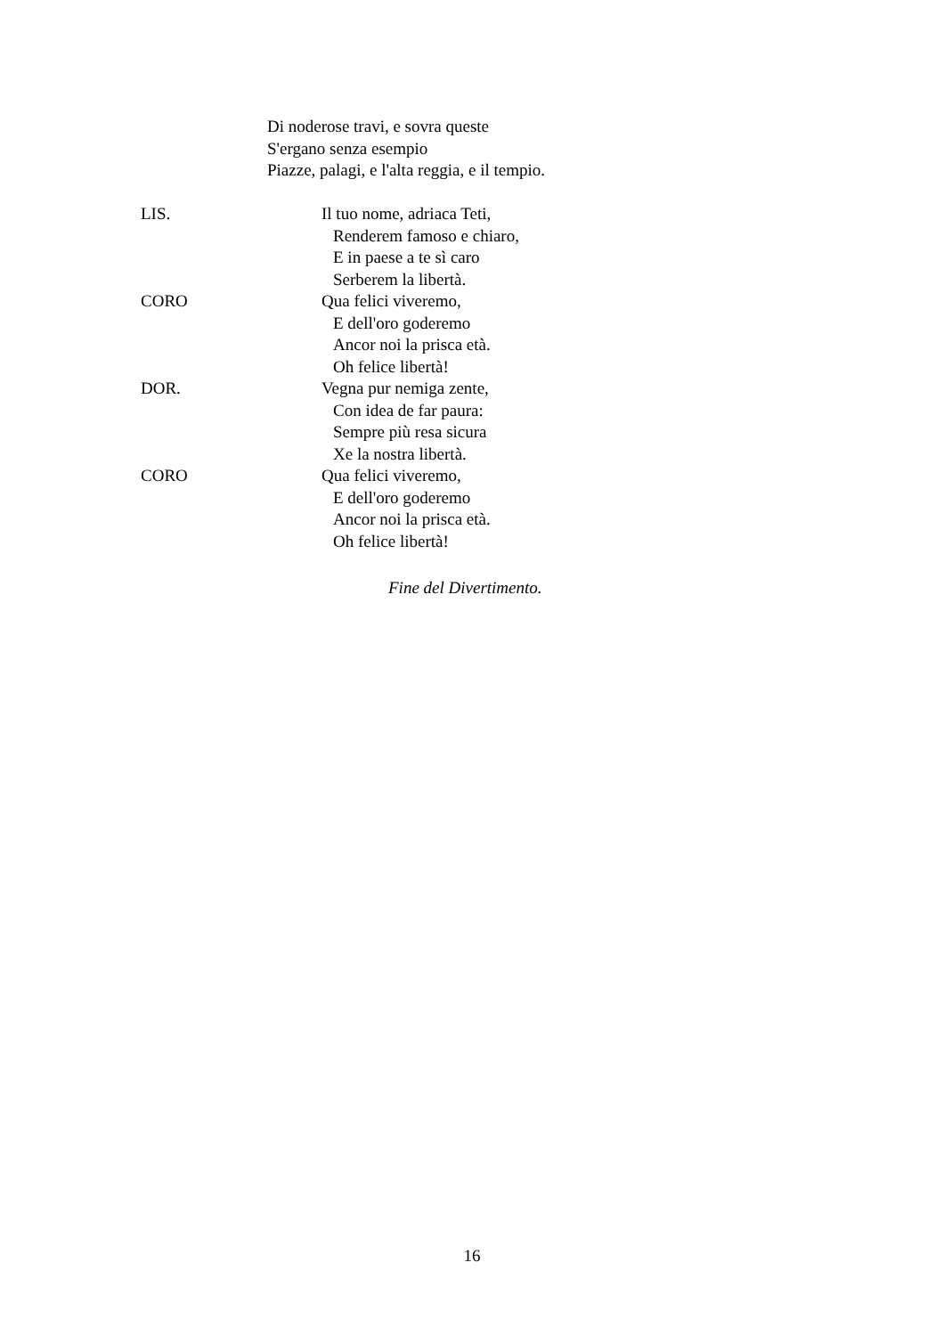Di noderose travi, e sovra queste
S'ergano senza esempio
Piazze, palagi, e l'alta reggia, e il tempio.
LIS. Il tuo nome, adriaca Teti,
Renderem famoso e chiaro,
E in paese a te sì caro
Serberem la libertà.
CORO Qua felici viveremo,
E dell'oro goderemo
Ancor noi la prisca età.
Oh felice libertà!
DOR. Vegna pur nemiga zente,
Con idea de far paura:
Sempre più resa sicura
Xe la nostra libertà.
CORO Qua felici viveremo,
E dell'oro goderemo
Ancor noi la prisca età.
Oh felice libertà!
Fine del Divertimento.
16